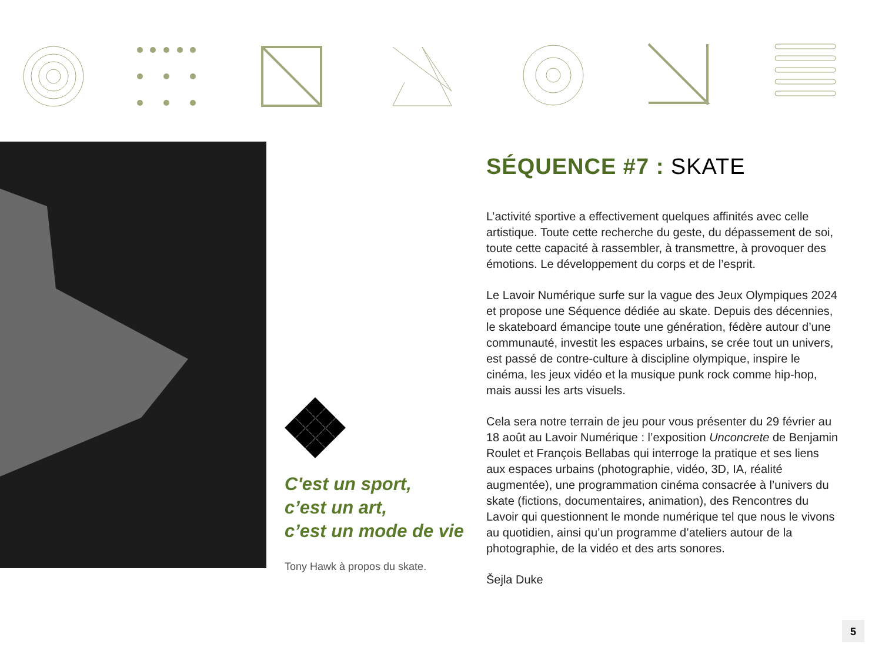C'est un sport,
c’est un art,
c’est un mode de vie
Tony Hawk à propos du skate.
SÉQUENCE #7 : SKATE
L’activité sportive a effectivement quelques affinités avec celle artistique. Toute cette recherche du geste, du dépassement de soi, toute cette capacité à rassembler, à transmettre, à provoquer des émotions. Le développement du corps et de l’esprit.
Le Lavoir Numérique surfe sur la vague des Jeux Olympiques 2024 et propose une Séquence dédiée au skate. Depuis des décennies, le skateboard émancipe toute une génération, fédère autour d’une communauté, investit les espaces urbains, se crée tout un univers, est passé de contre-culture à discipline olympique, inspire le cinéma, les jeux vidéo et la musique punk rock comme hip-hop, mais aussi les arts visuels.
Cela sera notre terrain de jeu pour vous présenter du 29 février au 18 août au Lavoir Numérique : l’exposition Unconcrete de Benjamin Roulet et François Bellabas qui interroge la pratique et ses liens aux espaces urbains (photographie, vidéo, 3D, IA, réalité augmentée), une programmation cinéma consacrée à l’univers du skate (fictions, documentaires, animation), des Rencontres du Lavoir qui questionnent le monde numérique tel que nous le vivons au quotidien, ainsi qu’un programme d’ateliers autour de la photographie, de la vidéo et des arts sonores.
Šejla Duke
5